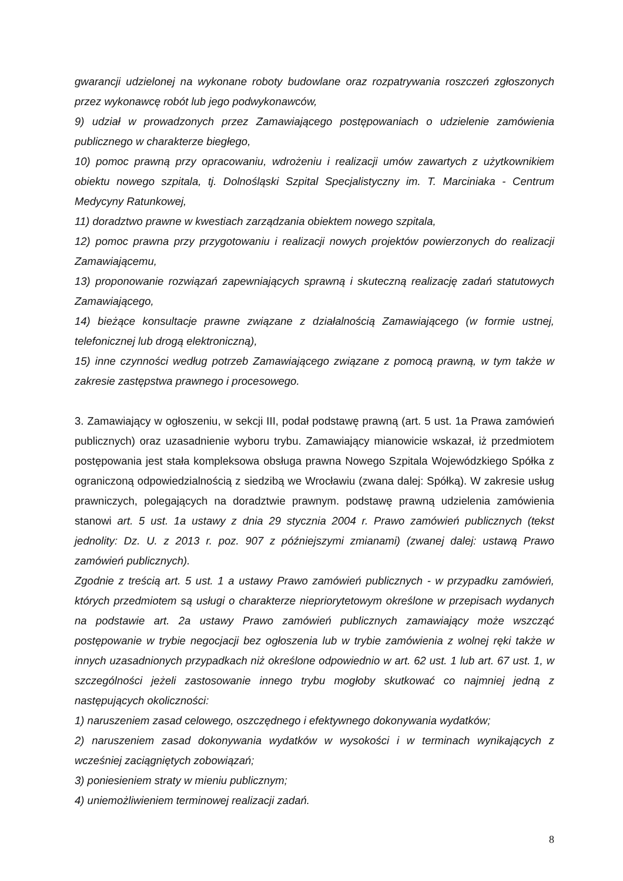gwarancji udzielonej na wykonane roboty budowlane oraz rozpatrywania roszczeń zgłoszonych przez wykonawcę robót lub jego podwykonawców,
9) udział w prowadzonych przez Zamawiającego postępowaniach o udzielenie zamówienia publicznego w charakterze biegłego,
10) pomoc prawną przy opracowaniu, wdrożeniu i realizacji umów zawartych z użytkownikiem obiektu nowego szpitala, tj. Dolnośląski Szpital Specjalistyczny im. T. Marciniaka - Centrum Medycyny Ratunkowej,
11) doradztwo prawne w kwestiach zarządzania obiektem nowego szpitala,
12) pomoc prawna przy przygotowaniu i realizacji nowych projektów powierzonych do realizacji Zamawiającemu,
13) proponowanie rozwiązań zapewniających sprawną i skuteczną realizację zadań statutowych Zamawiającego,
14) bieżące konsultacje prawne związane z działalnością Zamawiającego (w formie ustnej, telefonicznej lub drogą elektroniczną),
15) inne czynności według potrzeb Zamawiającego związane z pomocą prawną, w tym także w zakresie zastępstwa prawnego i procesowego.
3. Zamawiający w ogłoszeniu, w sekcji III, podał podstawę prawną (art. 5 ust. 1a Prawa zamówień publicznych) oraz uzasadnienie wyboru trybu. Zamawiający mianowicie wskazał, iż przedmiotem postępowania jest stała kompleksowa obsługa prawna Nowego Szpitala Wojewódzkiego Spółka z ograniczoną odpowiedzialnością z siedzibą we Wrocławiu (zwana dalej: Spółką). W zakresie usług prawniczych, polegających na doradztwie prawnym. podstawę prawną udzielenia zamówienia stanowi art. 5 ust. 1a ustawy z dnia 29 stycznia 2004 r. Prawo zamówień publicznych (tekst jednolity: Dz. U. z 2013 r. poz. 907 z późniejszymi zmianami) (zwanej dalej: ustawą Prawo zamówień publicznych).
Zgodnie z treścią art. 5 ust. 1 a ustawy Prawo zamówień publicznych - w przypadku zamówień, których przedmiotem są usługi o charakterze niepriorytetowym określone w przepisach wydanych na podstawie art. 2a ustawy Prawo zamówień publicznych zamawiający może wszcząć postępowanie w trybie negocjacji bez ogłoszenia lub w trybie zamówienia z wolnej ręki także w innych uzasadnionych przypadkach niż określone odpowiednio w art. 62 ust. 1 lub art. 67 ust. 1, w szczególności jeżeli zastosowanie innego trybu mogłoby skutkować co najmniej jedną z następujących okoliczności:
1) naruszeniem zasad celowego, oszczędnego i efektywnego dokonywania wydatków;
2) naruszeniem zasad dokonywania wydatków w wysokości i w terminach wynikających z wcześniej zaciągniętych zobowiązań;
3) poniesieniem straty w mieniu publicznym;
4) uniemożliwieniem terminowej realizacji zadań.
8